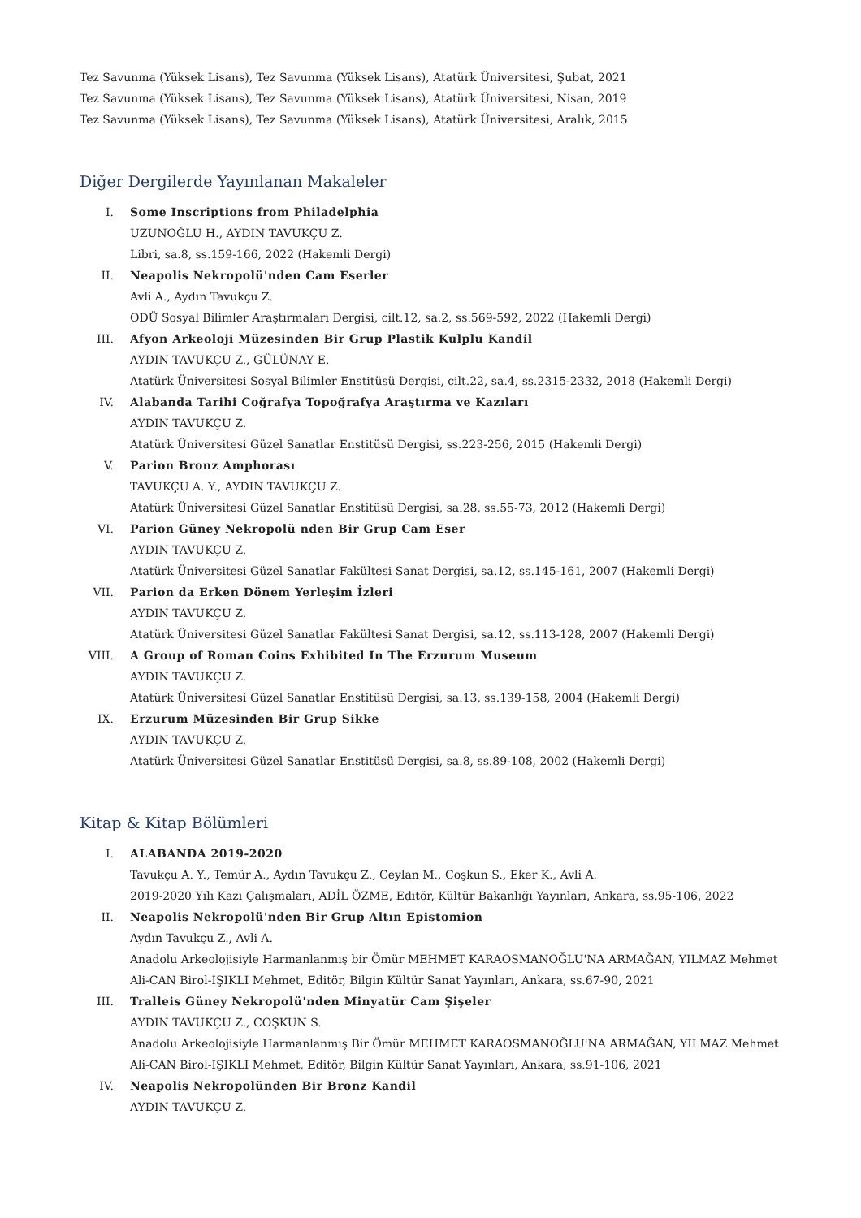Tez Savunma (Yüksek Lisans), Tez Savunma (Yüksek Lisans), Atatürk Üniversitesi, Şubat, 2021
Tez Savunma (Yüksek Lisans), Tez Savunma (Yüksek Lisans), Atatürk Üniversitesi, Nisan, 2019
Tez Savunma (Yüksek Lisans), Tez Savunma (Yüksek Lisans), Atatürk Üniversitesi, Aralık, 2015
Diğer Dergilerde Yayınlanan Makaleler
I. Some Inscriptions from Philadelphia
UZUNOĞLU H., AYDIN TAVUKÇU Z.
Libri, sa.8, ss.159-166, 2022 (Hakemli Dergi)
II. Neapolis Nekropolü'nden Cam Eserler
Avli A., Aydın Tavukçu Z.
ODÜ Sosyal Bilimler Araştırmaları Dergisi, cilt.12, sa.2, ss.569-592, 2022 (Hakemli Dergi)
III. Afyon Arkeoloji Müzesinden Bir Grup Plastik Kulplu Kandil
AYDIN TAVUKÇU Z., GÜLÜNAY E.
Atatürk Üniversitesi Sosyal Bilimler Enstitüsü Dergisi, cilt.22, sa.4, ss.2315-2332, 2018 (Hakemli Dergi)
IV. Alabanda Tarihi Coğrafya Topoğrafya Araştırma ve Kazıları
AYDIN TAVUKÇU Z.
Atatürk Üniversitesi Güzel Sanatlar Enstitüsü Dergisi, ss.223-256, 2015 (Hakemli Dergi)
V. Parion Bronz Amphorası
TAVUKÇU A. Y., AYDIN TAVUKÇU Z.
Atatürk Üniversitesi Güzel Sanatlar Enstitüsü Dergisi, sa.28, ss.55-73, 2012 (Hakemli Dergi)
VI. Parion Güney Nekropolü nden Bir Grup Cam Eser
AYDIN TAVUKÇU Z.
Atatürk Üniversitesi Güzel Sanatlar Fakültesi Sanat Dergisi, sa.12, ss.145-161, 2007 (Hakemli Dergi)
VII. Parion da Erken Dönem Yerleşim İzleri
AYDIN TAVUKÇU Z.
Atatürk Üniversitesi Güzel Sanatlar Fakültesi Sanat Dergisi, sa.12, ss.113-128, 2007 (Hakemli Dergi)
VIII. A Group of Roman Coins Exhibited In The Erzurum Museum
AYDIN TAVUKÇU Z.
Atatürk Üniversitesi Güzel Sanatlar Enstitüsü Dergisi, sa.13, ss.139-158, 2004 (Hakemli Dergi)
IX. Erzurum Müzesinden Bir Grup Sikke
AYDIN TAVUKÇU Z.
Atatürk Üniversitesi Güzel Sanatlar Enstitüsü Dergisi, sa.8, ss.89-108, 2002 (Hakemli Dergi)
Kitap & Kitap Bölümleri
I. ALABANDA 2019-2020
Tavukçu A. Y., Temür A., Aydın Tavukçu Z., Ceylan M., Coşkun S., Eker K., Avli A.
2019-2020 Yılı Kazı Çalışmaları, ADİL ÖZME, Editör, Kültür Bakanlığı Yayınları, Ankara, ss.95-106, 2022
II. Neapolis Nekropolü'nden Bir Grup Altın Epistomion
Aydın Tavukçu Z., Avli A.
Anadolu Arkeolojisiyle Harmanlanmış bir Ömür MEHMET KARAOSMANOĞLU'NA ARMAĞAN, YILMAZ Mehmet Ali-CAN Birol-IŞIKLI Mehmet, Editör, Bilgin Kültür Sanat Yayınları, Ankara, ss.67-90, 2021
III. Tralleis Güney Nekropolü'nden Minyatür Cam Şişeler
AYDIN TAVUKÇU Z., COŞKUN S.
Anadolu Arkeolojisiyle Harmanlanmış Bir Ömür MEHMET KARAOSMANOĞLU'NA ARMAĞAN, YILMAZ Mehmet Ali-CAN Birol-IŞIKLI Mehmet, Editör, Bilgin Kültür Sanat Yayınları, Ankara, ss.91-106, 2021
IV. Neapolis Nekropolünden Bir Bronz Kandil
AYDIN TAVUKÇU Z.